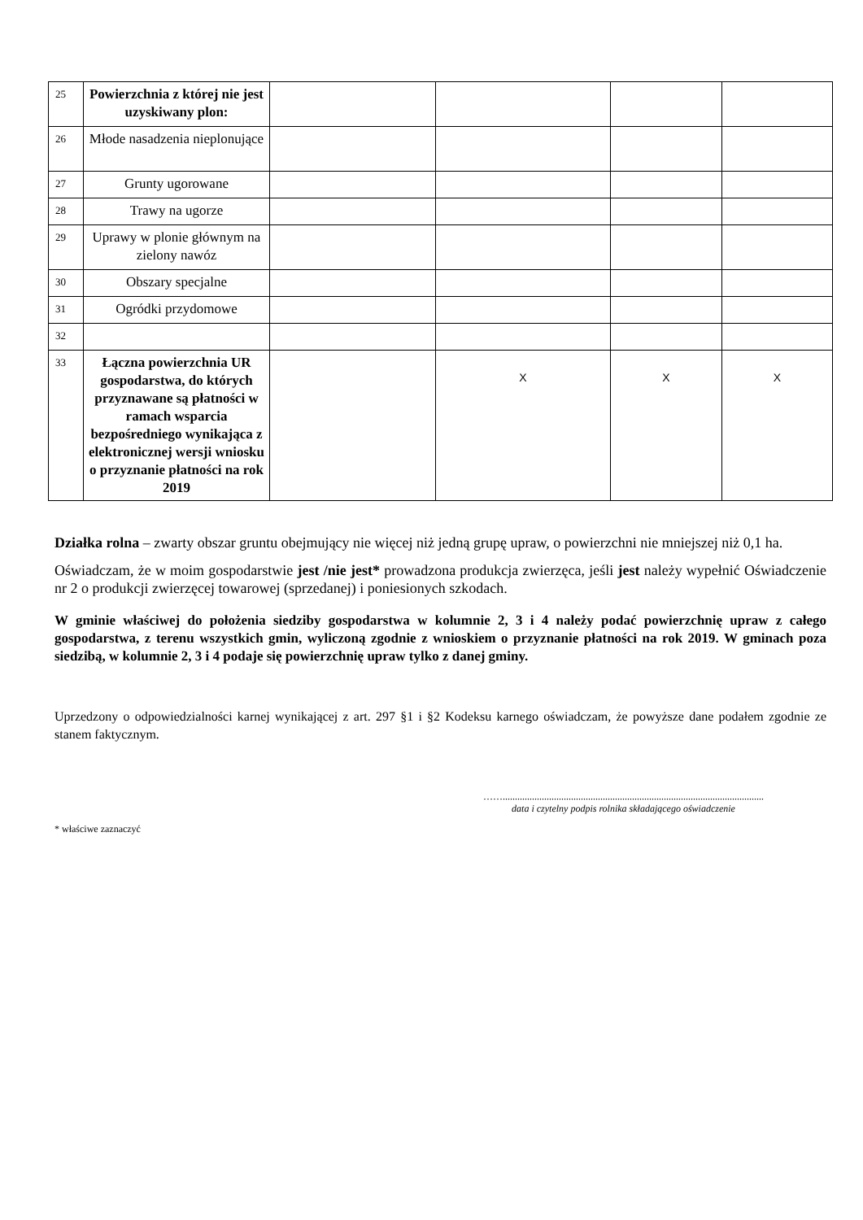| 25 | Powierzchnia z której nie jest uzyskiwany plon: | | | | |
| 26 | Młode nasadzenia nieplonujące | | | | |
| 27 | Grunty ugorowane | | | | |
| 28 | Trawy na ugorze | | | | |
| 29 | Uprawy w plonie głównym na zielony nawóz | | | | |
| 30 | Obszary specjalne | | | | |
| 31 | Ogródki przydomowe | | | | |
| 32 | | | | | |
| 33 | Łączna powierzchnia UR gospodarstwa, do których przyznawane są płatności w ramach wsparcia bezpośredniego wynikająca z elektronicznej wersji wniosku o przyznanie płatności na rok 2019 | | X | X | X |
Działka rolna – zwarty obszar gruntu obejmujący nie więcej niż jedną grupę upraw, o powierzchni nie mniejszej niż 0,1 ha.
Oświadczam, że w moim gospodarstwie jest /nie jest* prowadzona produkcja zwierzęca, jeśli jest należy wypełnić Oświadczenie nr 2 o produkcji zwierzęcej towarowej (sprzedanej) i poniesionych szkodach.
W gminie właściwej do położenia siedziby gospodarstwa w kolumnie 2, 3 i 4 należy podać powierzchnię upraw z całego gospodarstwa, z terenu wszystkich gmin, wyliczoną zgodnie z wnioskiem o przyznanie płatności na rok 2019. W gminach poza siedzibą, w kolumnie 2, 3 i 4 podaje się powierzchnię upraw tylko z danej gminy.
Uprzedzony o odpowiedzialności karnej wynikającej z art. 297 §1 i §2 Kodeksu karnego oświadczam, że powyższe dane podałem zgodnie ze stanem faktycznym.
……...........................................................................................................
data i czytelny podpis rolnika składającego oświadczenie
* właściwe zaznaczyć